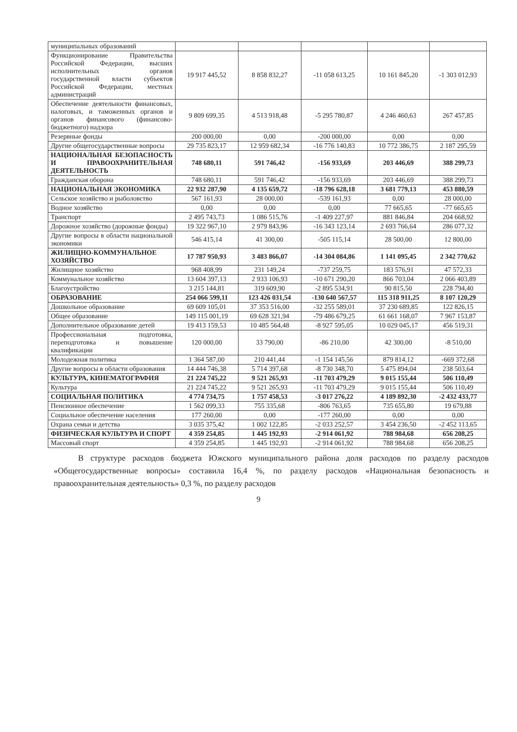| муниципальных образований | | | | | |
| Функционирование Правительства Российской Федерации, высших исполнительных органов государственной власти субъектов Российской Федерации, местных администраций | 19 917 445,52 | 8 858 832,27 | -11 058 613,25 | 10 161 845,20 | -1 303 012,93 |
| Обеспечение деятельности финансовых, налоговых, и таможенных органов и органов финансового (финансово-бюджетного) надзора | 9 809 699,35 | 4 513 918,48 | -5 295 780,87 | 4 246 460,63 | 267 457,85 |
| Резервные фонды | 200 000,00 | 0,00 | -200 000,00 | 0,00 | 0,00 |
| Другие общегосударственные вопросы | 29 735 823,17 | 12 959 682,34 | -16 776 140,83 | 10 772 386,75 | 2 187 295,59 |
| НАЦИОНАЛЬНАЯ БЕЗОПАСНОСТЬ И ПРАВООХРАНИТЕЛЬНАЯ ДЕЯТЕЛЬНОСТЬ | 748 680,11 | 591 746,42 | -156 933,69 | 203 446,69 | 388 299,73 |
| Гражданская оборона | 748 680,11 | 591 746,42 | -156 933,69 | 203 446,69 | 388 299,73 |
| НАЦИОНАЛЬНАЯ ЭКОНОМИКА | 22 932 287,90 | 4 135 659,72 | -18 796 628,18 | 3 681 779,13 | 453 880,59 |
| Сельское хозяйство и рыболовство | 567 161,93 | 28 000,00 | -539 161,93 | 0,00 | 28 000,00 |
| Водное хозяйство | 0,00 | 0,00 | 0,00 | 77 665,65 | -77 665,65 |
| Транспорт | 2 495 743,73 | 1 086 515,76 | -1 409 227,97 | 881 846,84 | 204 668,92 |
| Дорожное хозяйство (дорожные фонды) | 19 322 967,10 | 2 979 843,96 | -16 343 123,14 | 2 693 766,64 | 286 077,32 |
| Другие вопросы в области национальной экономики | 546 415,14 | 41 300,00 | -505 115,14 | 28 500,00 | 12 800,00 |
| ЖИЛИЩНО-КОММУНАЛЬНОЕ ХОЗЯЙСТВО | 17 787 950,93 | 3 483 866,07 | -14 304 084,86 | 1 141 095,45 | 2 342 770,62 |
| Жилищное хозяйство | 968 408,99 | 231 149,24 | -737 259,75 | 183 576,91 | 47 572,33 |
| Коммунальное хозяйство | 13 604 397,13 | 2 933 106,93 | -10 671 290,20 | 866 703,04 | 2 066 403,89 |
| Благоустройство | 3 215 144,81 | 319 609,90 | -2 895 534,91 | 90 815,50 | 228 794,40 |
| ОБРАЗОВАНИЕ | 254 066 599,11 | 123 426 031,54 | -130 640 567,57 | 115 318 911,25 | 8 107 120,29 |
| Дошкольное образование | 69 609 105,01 | 37 353 516,00 | -32 255 589,01 | 37 230 689,85 | 122 826,15 |
| Общее образование | 149 115 001,19 | 69 628 321,94 | -79 486 679,25 | 61 661 168,07 | 7 967 153,87 |
| Дополнительное образование детей | 19 413 159,53 | 10 485 564,48 | -8 927 595,05 | 10 029 045,17 | 456 519,31 |
| Профессиональная подготовка, переподготовка и повышение квалификации | 120 000,00 | 33 790,00 | -86 210,00 | 42 300,00 | -8 510,00 |
| Молодежная политика | 1 364 587,00 | 210 441,44 | -1 154 145,56 | 879 814,12 | -669 372,68 |
| Другие вопросы в области образования | 14 444 746,38 | 5 714 397,68 | -8 730 348,70 | 5 475 894,04 | 238 503,64 |
| КУЛЬТУРА, КИНЕМАТОГРАФИЯ | 21 224 745,22 | 9 521 265,93 | -11 703 479,29 | 9 015 155,44 | 506 110,49 |
| Культура | 21 224 745,22 | 9 521 265,93 | -11 703 479,29 | 9 015 155,44 | 506 110,49 |
| СОЦИАЛЬНАЯ ПОЛИТИКА | 4 774 734,75 | 1 757 458,53 | -3 017 276,22 | 4 189 892,30 | -2 432 433,77 |
| Пенсионное обеспечение | 1 562 099,33 | 755 335,68 | -806 763,65 | 735 655,80 | 19 679,88 |
| Социальное обеспечение населения | 177 260,00 | 0,00 | -177 260,00 | 0,00 | 0,00 |
| Охрана семьи и детства | 3 035 375,42 | 1 002 122,85 | -2 033 252,57 | 3 454 236,50 | -2 452 113,65 |
| ФИЗИЧЕСКАЯ КУЛЬТУРА И СПОРТ | 4 359 254,85 | 1 445 192,93 | -2 914 061,92 | 788 984,68 | 656 208,25 |
| Массовый спорт | 4 359 254,85 | 1 445 192,93 | -2 914 061,92 | 788 984,68 | 656 208,25 |
В структуре расходов бюджета Южского муниципального района доля расходов по разделу расходов «Общегосударственные вопросы» составила 16,4 %, по разделу расходов «Национальная безопасность и правоохранительная деятельность» 0,3 %, по разделу расходов
9